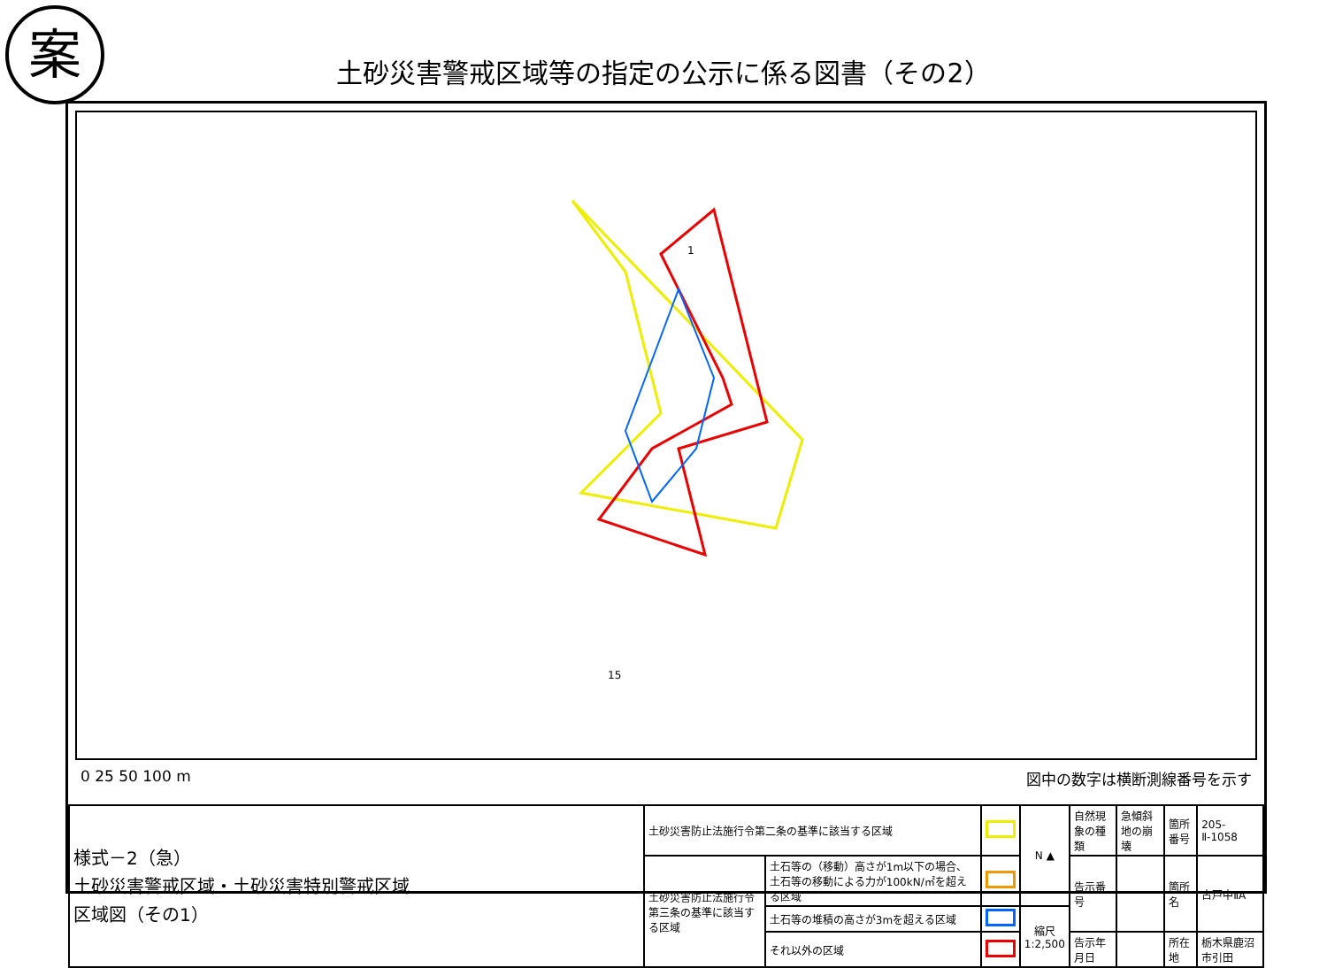案
土砂災害警戒区域等の指定の公示に係る図書（その2）
1
15
0 25 50 100 m 図中の数字は横断測線番号を示す
| 様式－2（急） 土砂災害警戒区域・土砂災害特別警戒区域 区域図（その1） | 土砂災害防止法施行令第二条の基準に該当する区域 | | | N ▲ | 自然現象の種類 | 急傾斜地の崩壊 | 箇所番号 | 205-Ⅱ-1058 |
| | 土砂災害防止法施行令第三条の基準に該当する区域 | 土石等の（移動）高さが1m以下の場合、土石等の移動による力が100kN/㎡を超える区域 | | | 告示番号 | | 箇所名 | 古戸中ⅡA |
| | | 土石等の堆積の高さが3mを超える区域 | | 縮尺 1:2,500 | | | | |
| | | それ以外の区域 | | | 告示年月日 | | 所在地 | 栃木県鹿沼市引田 |